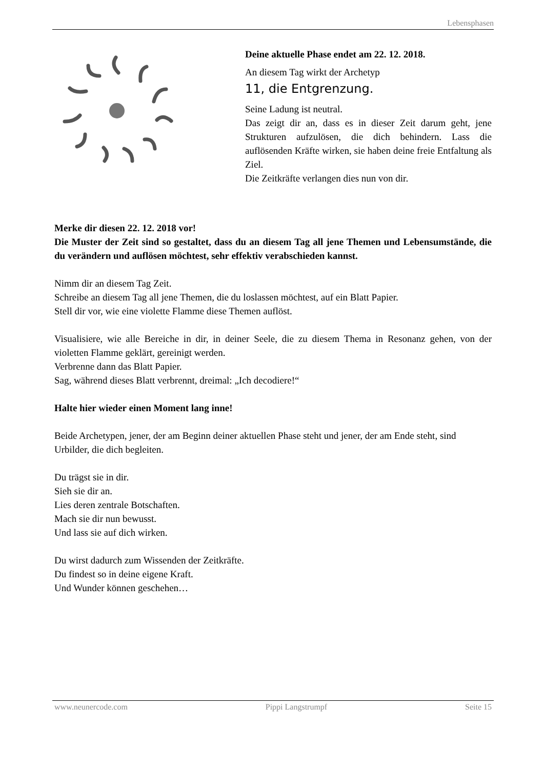Lebensphasen
Deine aktuelle Phase endet am 22. 12. 2018.
An diesem Tag wirkt der Archetyp
11, die Entgrenzung.
Seine Ladung ist neutral.
Das zeigt dir an, dass es in dieser Zeit darum geht, jene Strukturen aufzulösen, die dich behindern. Lass die auflösenden Kräfte wirken, sie haben deine freie Entfaltung als Ziel.
Die Zeitkräfte verlangen dies nun von dir.
Merke dir diesen 22. 12. 2018 vor!
Die Muster der Zeit sind so gestaltet, dass du an diesem Tag all jene Themen und Lebensumstände, die du verändern und auflösen möchtest, sehr effektiv verabschieden kannst.
Nimm dir an diesem Tag Zeit.
Schreibe an diesem Tag all jene Themen, die du loslassen möchtest, auf ein Blatt Papier.
Stell dir vor, wie eine violette Flamme diese Themen auflöst.
Visualisiere, wie alle Bereiche in dir, in deiner Seele, die zu diesem Thema in Resonanz gehen, von der violetten Flamme geklärt, gereinigt werden.
Verbrenne dann das Blatt Papier.
Sag, während dieses Blatt verbrennt, dreimal: „Ich decodiere!“
Halte hier wieder einen Moment lang inne!
Beide Archetypen, jener, der am Beginn deiner aktuellen Phase steht und jener, der am Ende steht, sind Urbilder, die dich begleiten.
Du trägst sie in dir.
Sieh sie dir an.
Lies deren zentrale Botschaften.
Mach sie dir nun bewusst.
Und lass sie auf dich wirken.
Du wirst dadurch zum Wissenden der Zeitkräfte.
Du findest so in deine eigene Kraft.
Und Wunder können geschehen…
www.neunercode.com Pippi Langstrumpf Seite 15